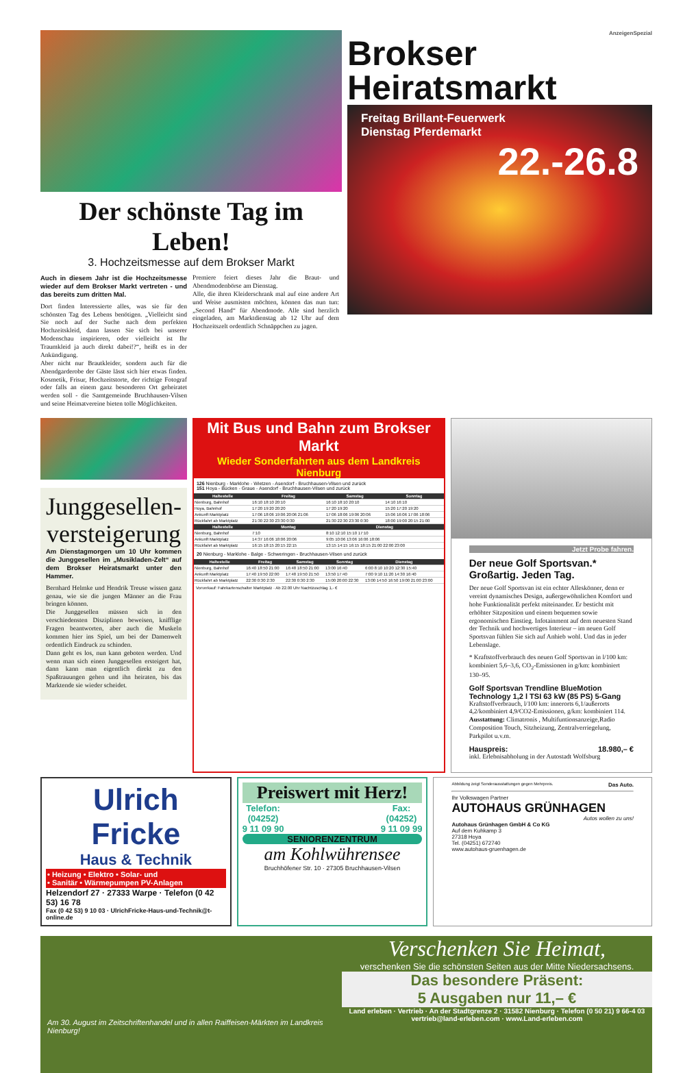Der schönste Tag im Leben!
3. Hochzeitsmesse auf dem Brokser Markt
Auch in diesem Jahr ist die Hochzeitsmesse wieder auf dem Brokser Markt vertreten - und das bereits zum dritten Mal.
Dort finden Interessierte alles, was sie für den schönsten Tag des Lebens benötigen. „Vielleicht sind Sie noch auf der Suche nach dem perfekten Hochzeitskleid, dann lassen Sie sich bei unserer Modenschau inspirieren, oder vielleicht ist Ihr Traumkleid ja auch direkt dabei!?“, heißt es in der Ankündigung.
Aber nicht nur Brautkleider, sondern auch für die Abendgarderobe der Gäste lässt sich hier etwas finden. Kosmetik, Frisur, Hochzeitstorte, der richtige Fotograf oder falls an einem ganz besonderen Ort geheiratet werden soll - die Samtgemeinde Bruchhausen-Vilsen und seine Heimatvereine bieten tolle Möglichkeiten.
Premiere feiert dieses Jahr die Braut- und Abendmodenbörse am Dienstag.
Alle, die ihren Kleiderschrank mal auf eine andere Art und Weise ausmisten möchten, können das nun tun: „Second Hand“ für Abendmode. Alle sind herzlich eingeladen, am Marktdienstag ab 12 Uhr auf dem Hochzeitszelt ordentlich Schnäppchen zu jagen.
AnzeigenSpezial
Brokser
Heiratsmarkt
Freitag Brillant-Feuerwerk
Dienstag Pferdemarkt
22.-26.8
Junggesellen-versteigerung
Am Dienstagmorgen um 10 Uhr kommen die Junggesellen im „Musikladen-Zelt“ auf dem Brokser Heiratsmarkt unter den Hammer.
Bernhard Helmke und Hendrik Treuse wissen ganz genau, wie sie die jungen Männer an die Frau bringen können.
Die Junggesellen müssen sich in den verschiedensten Disziplinen beweisen, knifflige Fragen beantworten, aber auch die Muskeln kommen hier ins Spiel, um bei der Damenwelt ordentlich Eindruck zu schinden.
Dann geht es los, nun kann geboten werden. Und wenn man sich einen Junggesellen ersteigert hat, dann kann man eigentlich direkt zu den Spaßtrauungen gehen und ihn heiraten, bis das Marktende sie wieder scheidet.
Mit Bus und Bahn zum Brokser Markt
Wieder Sonderfahrten aus dem Landkreis Nienburg
126 Nienburg - Marklohe - Wietzen - Asendorf - Bruchhausen-Vilsen und zurück
151 Hoya - Bücken - Graue - Asendorf - Bruchhausen-Vilsen und zurück
| Haltestelle | Freitag | Samstag | Sonntag |
| --- | --- | --- | --- |
| Nienburg, Bahnhof | 16:10 18:10 20:10 | 16:10 18:10 20:10 | 14:10 16:10 |
| Hoya, Bahnhof | 17:20 19:20 20:20 | 17:20 19:20 | 15:20 17:20 19:20 |
| Ankunft Marktplatz | 17:06 18:06 19:06 20:06 21:06 | 17:06 18:06 19:06 20:06 | 15:06 16:06 17:06 18:06 |
| Rückfahrt ab Marktplatz | 21:30 22:30 23:30 0:30 | 21:30 22:30 23:30 0:30 | 18:00 19:00 20:15 21:00 |
| Haltestelle | Montag | Dienstag | |
| Nienburg, Bahnhof | 7:10 | 8:10 12:10 15:10 17:10 | |
| Ankunft Marktplatz | 14:37 16:06 18:06 20:06 | 9:05 10:06 13:06 16:06 18:06 | |
| Rückfahrt ab Marktplatz | 16:15 18:15 20:15 22:15 | 13:15 14:15 16:15 18:15 21:00 22:00 23:00 | |
20 Nienburg - Marklohe - Balge - Schweringen - Bruchhausen-Vilsen und zurück
| Haltestelle | Freitag | Samstag | Sonntag | Dienstag |
| --- | --- | --- | --- | --- |
| Nienburg, Bahnhof | 16:40 18:50 21:00 | 16:48 18:50 21:00 | 13:00 16:40 | 6:00 8:10 10:20 12:30 15:40 |
| Ankunft Marktplatz | 17:40 19:50 22:00 | 17:48 19:50 21:50 | 13:50 17:40 | 7:00 9:10 11:20 14:30 16:40 |
| Rückfahrt ab Marktplatz | 22:30 0:30 2:30 | 22:30 0:30 2:30 | 15:00 20:00 22:30 | 13:00 14:50 16:50 19:00 21:00 23:00 |
Vorverkauf: Fahrkartenschalter Marktplatz · Ab 22.00 Uhr Nachtzuschlag 1,- €
Jetzt Probe fahren.
Der neue Golf Sportsvan.*
Großartig. Jeden Tag.
Der neue Golf Sportsvan ist ein echter Alleskönner, denn er vereint dynamisches Design, außergewöhnlichen Komfort und hohe Funktionalität perfekt miteinander. Er besticht mit erhöhter Sitzposition und einem bequemen sowie ergonomischen Einstieg. Infotainment auf dem neuesten Stand der Technik und hochwertiges Interieur – im neuen Golf Sportsvan fühlen Sie sich auf Anhieb wohl. Und das in jeder Lebenslage.
* Kraftstoffverbrauch des neuen Golf Sportsvan in l/100 km: kombiniert 5,6–3,6, CO<sub>2</sub>-Emissionen in g/km: kombiniert 130–95.
Golf Sportsvan Trendline BlueMotion Technology 1,2 l TSI 63 kW (85 PS) 5-Gang
Kraftstoffverbrauch, l/100 km: innerorts 6,1/außerorts 4,2/kombiniert 4,9/CO2-Emissionen, g/km: kombiniert 114. Ausstattung: Climatronis , Multifuntionsanzeige,Radio Composition Touch, Sitzheizung, Zentralverriegelung, Parkpilot u.v.m.
Hauspreis: 18.980,– €
inkl. Erlebnisabholung in der Autostadt Wolfsburg
Ulrich Fricke
Haus & Technik
• Heizung • Elektro • Solar- und
• Sanitär • Wärmepumpen PV-Anlagen
Helzendorf 27 · 27333 Warpe · Telefon (0 42 53) 16 78
Fax (0 42 53) 9 10 03 · UlrichFricke-Haus-und-Technik@t-online.de
Preiswert mit Herz!
Telefon:
(04252)
9 11 09 90 Fax:
(04252)
9 11 09 99
SENIORENZENTRUM
am Kohlwührensee
Bruchhöfener Str. 10 · 27305 Bruchhausen-Vilsen
Abbildung zeigt Sonderausstattungen gegen Mehrpreis. Das Auto.
Ihr Volkswagen Partner
AUTOHAUS GRÜNHAGEN
Autos wollen zu uns!
Autohaus Grünhagen GmbH & Co KG
Auf dem Kuhkamp 3
27318 Hoya
Tel. (04251) 672740
www.autohaus-gruenhagen.de
Am 30. August im Zeitschriftenhandel und in allen Raiffeisen-Märkten im Landkreis Nienburg!
Verschenken Sie Heimat,
verschenken Sie die schönsten Seiten aus der Mitte Niedersachsens.
Das besondere Präsent:
5 Ausgaben nur 11,– €
Land erleben · Vertrieb · An der Stadtgrenze 2 · 31582 Nienburg · Telefon (0 50 21) 9 66-4 03
vertrieb@land-erleben.com · www.Land-erleben.com